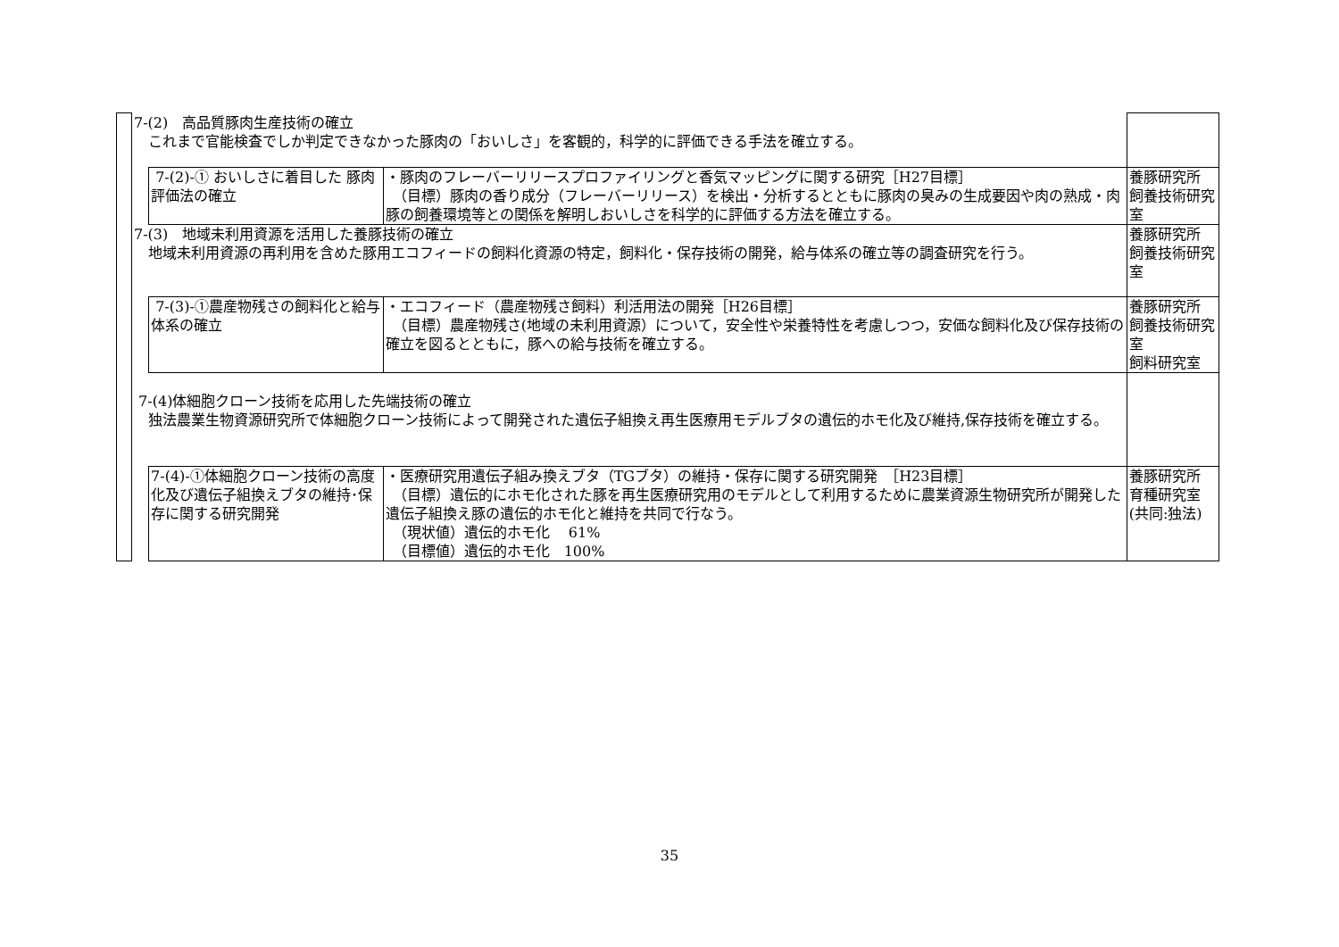| | 7-(2) 高品質豚肉生産技術の確立 これまで官能検査でしか判定できなかった豚肉の「おいしさ」を客観的，科学的に評価できる手法を確立する。 | | | |
| | | 7-(2)-① おいしさに着目した 豚肉評価法の確立 | ・豚肉のフレーバーリリースプロファイリングと香気マッピングに関する研究［H27目標］ （目標）豚肉の香り成分（フレーバーリリース）を検出・分析するとともに豚肉の臭みの生成要因や肉の熟成・肉豚の飼養環境等との関係を解明しおいしさを科学的に評価する方法を確立する。 | 養豚研究所 飼養技術研究室 |
| | 7-(3) 地域未利用資源を活用した養豚技術の確立 地域未利用資源の再利用を含めた豚用エコフィードの飼料化資源の特定，飼料化・保存技術の開発，給与体系の確立等の調査研究を行う。 | | | 養豚研究所 飼養技術研究室 |
| | | 7-(3)-①農産物残さの飼料化と給与体系の確立 | ・エコフィード（農産物残さ飼料）利活用法の開発［H26目標］ （目標）農産物残さ(地域の未利用資源）について，安全性や栄養特性を考慮しつつ，安価な飼料化及び保存技術の確立を図るとともに，豚への給与技術を確立する。 | 養豚研究所 飼養技術研究室 飼料研究室 |
| | 7-(4)体細胞クローン技術を応用した先端技術の確立 独法農業生物資源研究所で体細胞クローン技術によって開発された遺伝子組換え再生医療用モデルブタの遺伝的ホモ化及び維持,保存技術を確立する。 | | | |
| | | 7-(4)-①体細胞クローン技術の高度化及び遺伝子組換えブタの維持･保存に関する研究開発 | ・医療研究用遺伝子組み換えブタ（TGブタ）の維持・保存に関する研究開発 ［H23目標］ （目標）遺伝的にホモ化された豚を再生医療研究用のモデルとして利用するために農業資源生物研究所が開発した遺伝子組換え豚の遺伝的ホモ化と維持を共同で行なう。 （現状値）遺伝的ホモ化 61% （目標値）遺伝的ホモ化 100% | 養豚研究所 育種研究室 (共同:独法) |
35